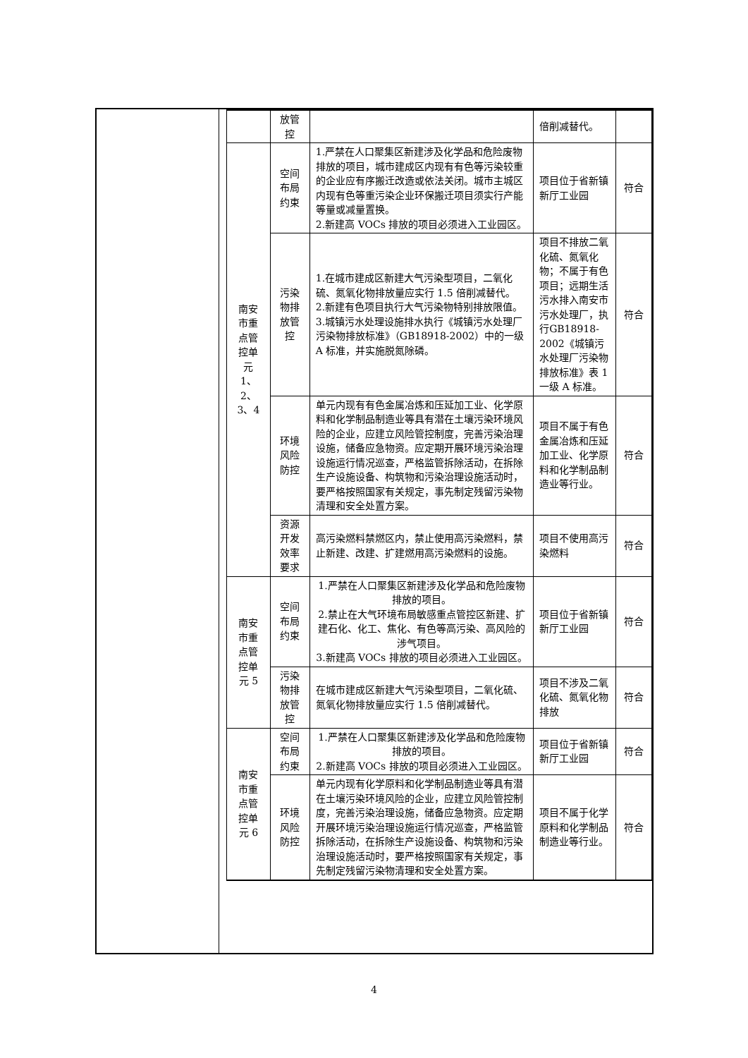| | 放管 控 | | 倍削减替代。 | |
| 南安 市重 点管 控单 元 1、2、 3、4 | 空间 布局 约束 | 1.严禁在人口聚集区新建涉及化学品和危险废物排放的项目，城市建成区内现有有色等污染较重的企业应有序搬迁改造或依法关闭。城市主城区内现有色等重污染企业环保搬迁项目须实行产能等量或减量置换。 2.新建高 VOCs 排放的项目必须进入工业园区。 | 项目位于省新镇新厅工业园 | 符合 |
| | 污染 物排 放管 控 | 1.在城市建成区新建大气污染型项目，二氧化硫、氮氧化物排放量应实行 1.5 倍削减替代。 2.新建有色项目执行大气污染物特别排放限值。 3.城镇污水处理设施排水执行《城镇污水处理厂污染物排放标准》（GB18918-2002）中的一级 A 标准，并实施脱氮除磷。 | 项目不排放二氧化硫、氮氧化物；不属于有色项目；远期生活污水排入南安市污水处理厂，执行GB18918-2002《城镇污水处理厂污染物排放标准》表 1 一级 A 标准。 | 符合 |
| | 环境 风险 防控 | 单元内现有有色金属冶炼和压延加工业、化学原料和化学制品制造业等具有潜在土壤污染环境风险的企业，应建立风险管控制度，完善污染治理设施，储备应急物资。应定期开展环境污染治理设施运行情况巡查，严格监管拆除活动，在拆除生产设施设备、构筑物和污染治理设施活动时，要严格按照国家有关规定，事先制定残留污染物清理和安全处置方案。 | 项目不属于有色金属冶炼和压延加工业、化学原料和化学制品制造业等行业。 | 符合 |
| | 资源 开发 效率 要求 | 高污染燃料禁燃区内，禁止使用高污染燃料，禁止新建、改建、扩建燃用高污染燃料的设施。 | 项目不使用高污染燃料 | 符合 |
| 南安 市重 点管 控单 元 5 | 空间 布局 约束 | 1.严禁在人口聚集区新建涉及化学品和危险废物排放的项目。 2.禁止在大气环境布局敏感重点管控区新建、扩建石化、化工、焦化、有色等高污染、高风险的涉气项目。 3.新建高 VOCs 排放的项目必须进入工业园区。 | 项目位于省新镇新厅工业园 | 符合 |
| | 污染 物排 放管 控 | 在城市建成区新建大气污染型项目，二氧化硫、氮氧化物排放量应实行 1.5 倍削减替代。 | 项目不涉及二氧化硫、氮氧化物排放 | 符合 |
| 南安 市重 点管 控单 元 6 | 空间 布局 约束 | 1.严禁在人口聚集区新建涉及化学品和危险废物排放的项目。 2.新建高 VOCs 排放的项目必须进入工业园区。 | 项目位于省新镇新厅工业园 | 符合 |
| | 环境 风险 防控 | 单元内现有化学原料和化学制品制造业等具有潜在土壤污染环境风险的企业，应建立风险管控制度，完善污染治理设施，储备应急物资。应定期开展环境污染治理设施运行情况巡查，严格监管拆除活动，在拆除生产设施设备、构筑物和污染治理设施活动时，要严格按照国家有关规定，事先制定残留污染物清理和安全处置方案。 | 项目不属于化学原料和化学制品制造业等行业。 | 符合 |
4